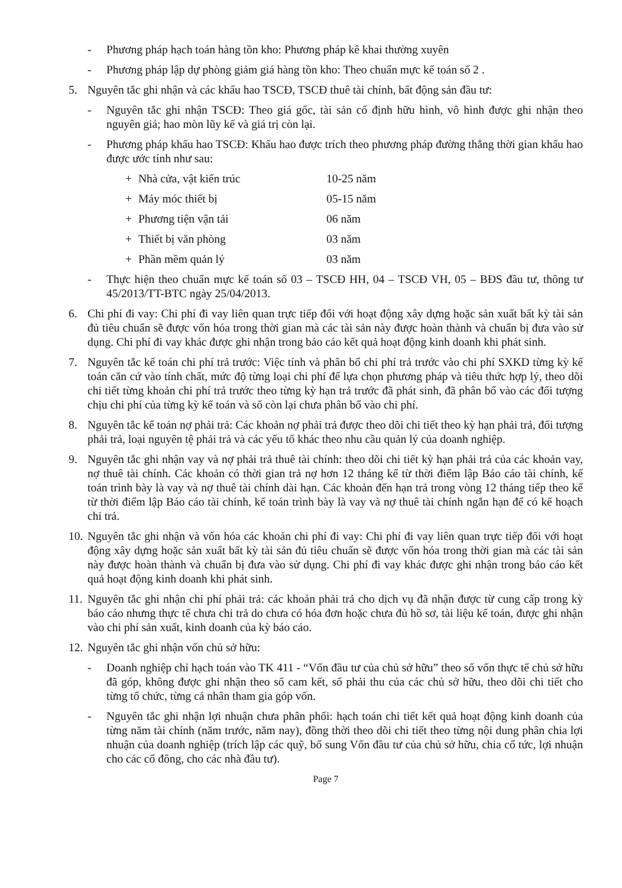- Phương pháp hạch toán hàng tồn kho: Phương pháp kê khai thường xuyên
- Phương pháp lập dự phòng giảm giá hàng tồn kho: Theo chuẩn mực kế toán số 2 .
5. Nguyên tắc ghi nhận và các khấu hao TSCĐ, TSCĐ thuê tài chính, bất động sản đầu tư:
- Nguyên tắc ghi nhận TSCĐ: Theo giá gốc, tài sản cố định hữu hình, vô hình được ghi nhận theo nguyên giá; hao mòn lũy kế và giá trị còn lại.
- Phương pháp khấu hao TSCĐ: Khấu hao được trích theo phương pháp đường thẳng thời gian khấu hao được ước tính như sau:
+ Nhà cửa, vật kiến trúc 10-25 năm
+ Máy móc thiết bị 05-15 năm
+ Phương tiện vận tải 06 năm
+ Thiết bị văn phòng 03 năm
+ Phần mềm quản lý 03 năm
- Thực hiện theo chuẩn mực kế toán số 03 – TSCĐ HH, 04 – TSCĐ VH, 05 – BĐS đầu tư, thông tư 45/2013/TT-BTC ngày 25/04/2013.
6. Chi phí đi vay: Chi phí đi vay liên quan trực tiếp đối với hoạt động xây dựng hoặc sản xuất bất kỳ tài sản đủ tiêu chuẩn sẽ được vốn hóa trong thời gian mà các tài sản này được hoàn thành và chuẩn bị đưa vào sử dụng. Chi phí đi vay khác được ghi nhận trong báo cáo kết quả hoạt động kinh doanh khi phát sinh.
7. Nguyên tắc kế toán chi phí trả trước: Việc tính và phân bổ chi phí trả trước vào chi phí SXKD từng kỳ kế toán căn cứ vào tính chất, mức độ từng loại chi phí để lựa chọn phương pháp và tiêu thức hợp lý, theo dõi chi tiết từng khoản chi phí trả trước theo từng kỳ hạn trả trước đã phát sinh, đã phân bổ vào các đối tượng chịu chi phí của từng kỳ kế toán và số còn lại chưa phân bổ vào chi phí.
8. Nguyên tắc kế toán nợ phải trả: Các khoản nợ phải trả được theo dõi chi tiết theo kỳ hạn phải trả, đối tượng phải trả, loại nguyên tệ phải trả và các yếu tố khác theo nhu cầu quản lý của doanh nghiệp.
9. Nguyên tắc ghi nhận vay và nợ phải trả thuê tài chính: theo dõi chi tiết kỳ hạn phải trả của các khoản vay, nợ thuê tài chính. Các khoản có thời gian trả nợ hơn 12 tháng kể từ thời điểm lập Báo cáo tài chính, kế toán trình bày là vay và nợ thuê tài chính dài hạn. Các khoản đến hạn trả trong vòng 12 tháng tiếp theo kể từ thời điểm lập Báo cáo tài chính, kế toán trình bày là vay và nợ thuê tài chính ngắn hạn để có kế hoạch chi trả.
10. Nguyên tắc ghi nhận và vốn hóa các khoản chi phí đi vay: Chi phí đi vay liên quan trực tiếp đối với hoạt động xây dựng hoặc sản xuất bất kỳ tài sản đủ tiêu chuẩn sẽ được vốn hóa trong thời gian mà các tài sản này được hoàn thành và chuẩn bị đưa vào sử dụng. Chi phí đi vay khác được ghi nhận trong báo cáo kết quả hoạt động kinh doanh khi phát sinh.
11. Nguyên tắc ghi nhận chi phí phải trả: các khoản phải trả cho dịch vụ đã nhận được từ cung cấp trong kỳ báo cáo nhưng thực tế chưa chi trả do chưa có hóa đơn hoặc chưa đủ hồ sơ, tài liệu kế toán, được ghi nhận vào chi phí sản xuất, kinh doanh của kỳ báo cáo.
12. Nguyên tắc ghi nhận vốn chủ sở hữu:
- Doanh nghiệp chỉ hạch toán vào TK 411 - “Vốn đầu tư của chủ sở hữu” theo số vốn thực tế chủ sở hữu đã góp, không được ghi nhận theo số cam kết, số phải thu của các chủ sở hữu, theo dõi chi tiết cho từng tổ chức, từng cá nhân tham gia góp vốn.
- Nguyên tắc ghi nhận lợi nhuận chưa phân phối: hạch toán chi tiết kết quả hoạt động kinh doanh của từng năm tài chính (năm trước, năm nay), đồng thời theo dõi chi tiết theo từng nội dung phân chia lợi nhuận của doanh nghiệp (trích lập các quỹ, bổ sung Vốn đầu tư của chủ sở hữu, chia cổ tức, lợi nhuận cho các cổ đông, cho các nhà đầu tư).
Page 7